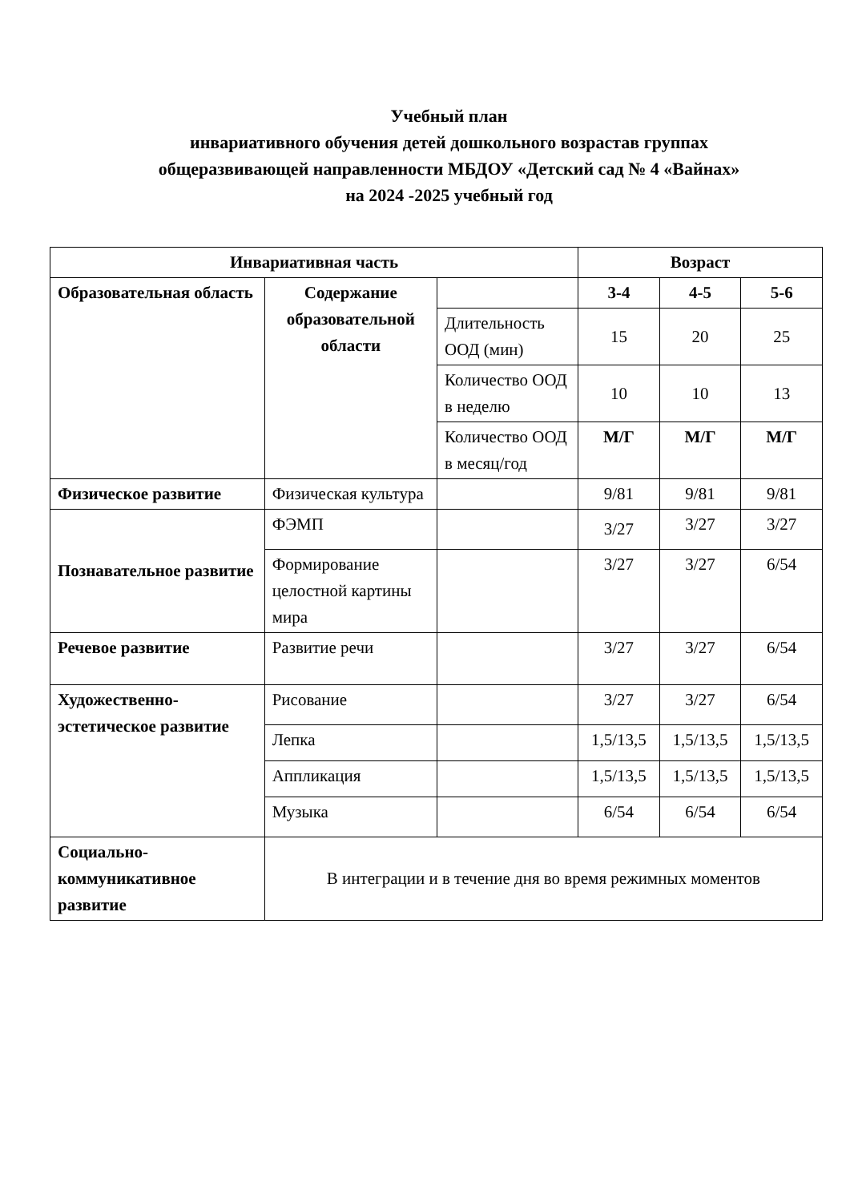Учебный план
инвариативного обучения детей дошкольного возрастав группах
общеразвивающей направленности МБДОУ «Детский сад № 4 «Вайнах»
на 2024 -2025 учебный год
| Инвариативная часть | | | Возраст | | |
| --- | --- | --- | --- | --- | --- |
| Образовательная область | Содержание образовательной области | | 3-4 | 4-5 | 5-6 |
| | | Длительность ООД (мин) | 15 | 20 | 25 |
| | | Количество ООД в неделю | 10 | 10 | 13 |
| | | Количество ООД в месяц/год | М/Г | М/Г | М/Г |
| Физическое развитие | Физическая культура | | 9/81 | 9/81 | 9/81 |
| Познавательное развитие | ФЭМП | | 3/27 | 3/27 | 3/27 |
| | Формирование целостной картины мира | | 3/27 | 3/27 | 6/54 |
| Речевое развитие | Развитие речи | | 3/27 | 3/27 | 6/54 |
| Художественно-эстетическое развитие | Рисование | | 3/27 | 3/27 | 6/54 |
| | Лепка | | 1,5/13,5 | 1,5/13,5 | 1,5/13,5 |
| | Аппликация | | 1,5/13,5 | 1,5/13,5 | 1,5/13,5 |
| | Музыка | | 6/54 | 6/54 | 6/54 |
| Социально-коммуникативное развитие | В интеграции и в течение дня во время режимных моментов | | | | |